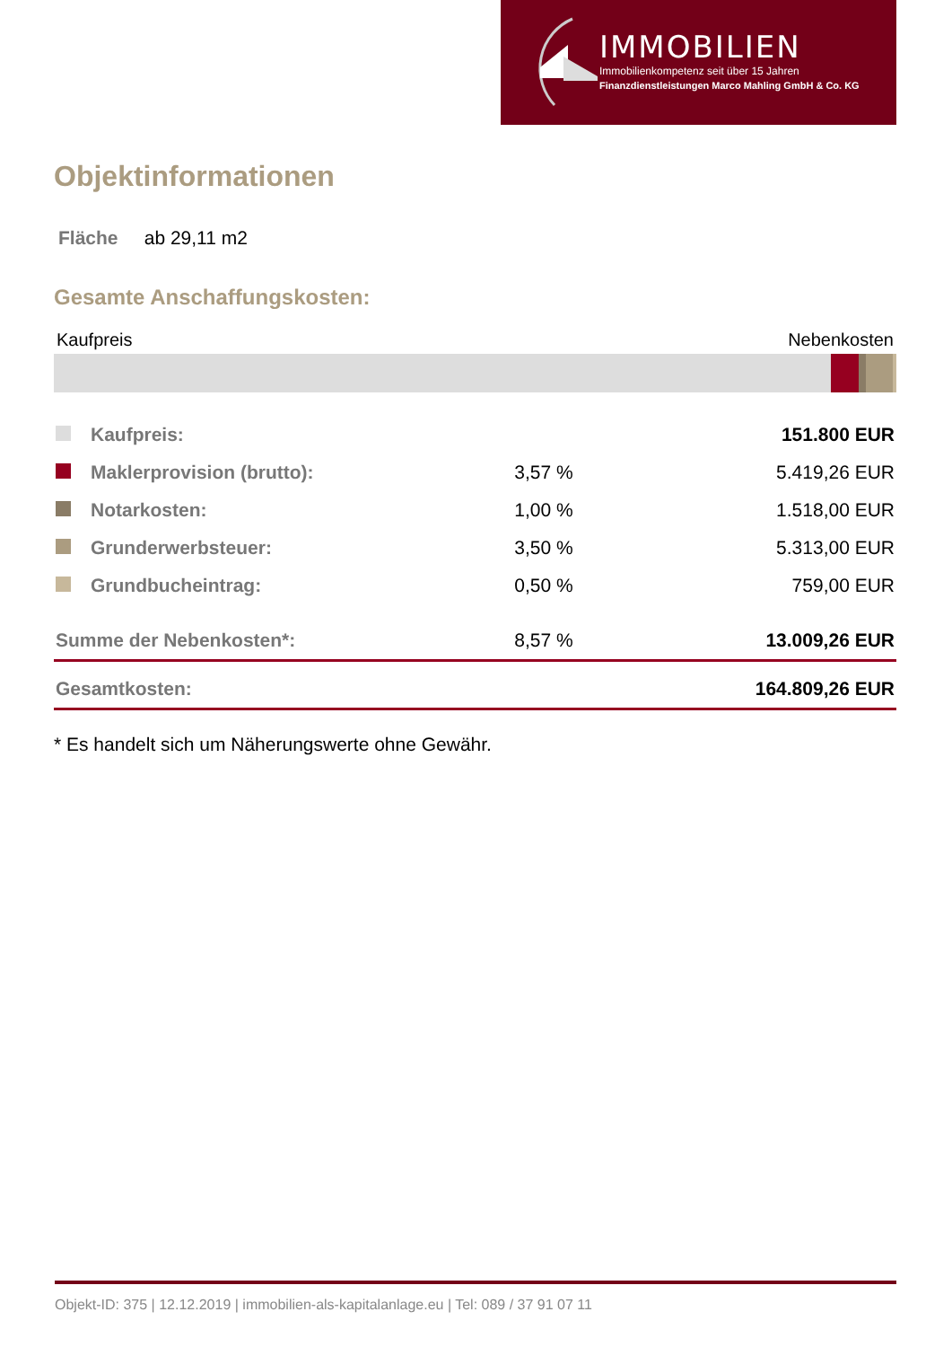IMMOBILIEN
Immobilienkompetenz seit über 15 Jahren
Finanzdienstleistungen Marco Mahling GmbH & Co. KG
Objektinformationen
Fläche ab 29,11 m2
Gesamte Anschaffungskosten:
Kaufpreis Nebenkosten
| | Kaufpreis: | | 151.800 EUR |
| | Maklerprovision (brutto): | 3,57 % | 5.419,26 EUR |
| | Notarkosten: | 1,00 % | 1.518,00 EUR |
| | Grunderwerbsteuer: | 3,50 % | 5.313,00 EUR |
| | Grundbucheintrag: | 0,50 % | 759,00 EUR |
| Summe der Nebenkosten*: | | 8,57 % | 13.009,26 EUR |
| Gesamtkosten: | | | 164.809,26 EUR |
* Es handelt sich um Näherungswerte ohne Gewähr.
Objekt-ID: 375 | 12.12.2019 | immobilien-als-kapitalanlage.eu | Tel: 089 / 37 91 07 11